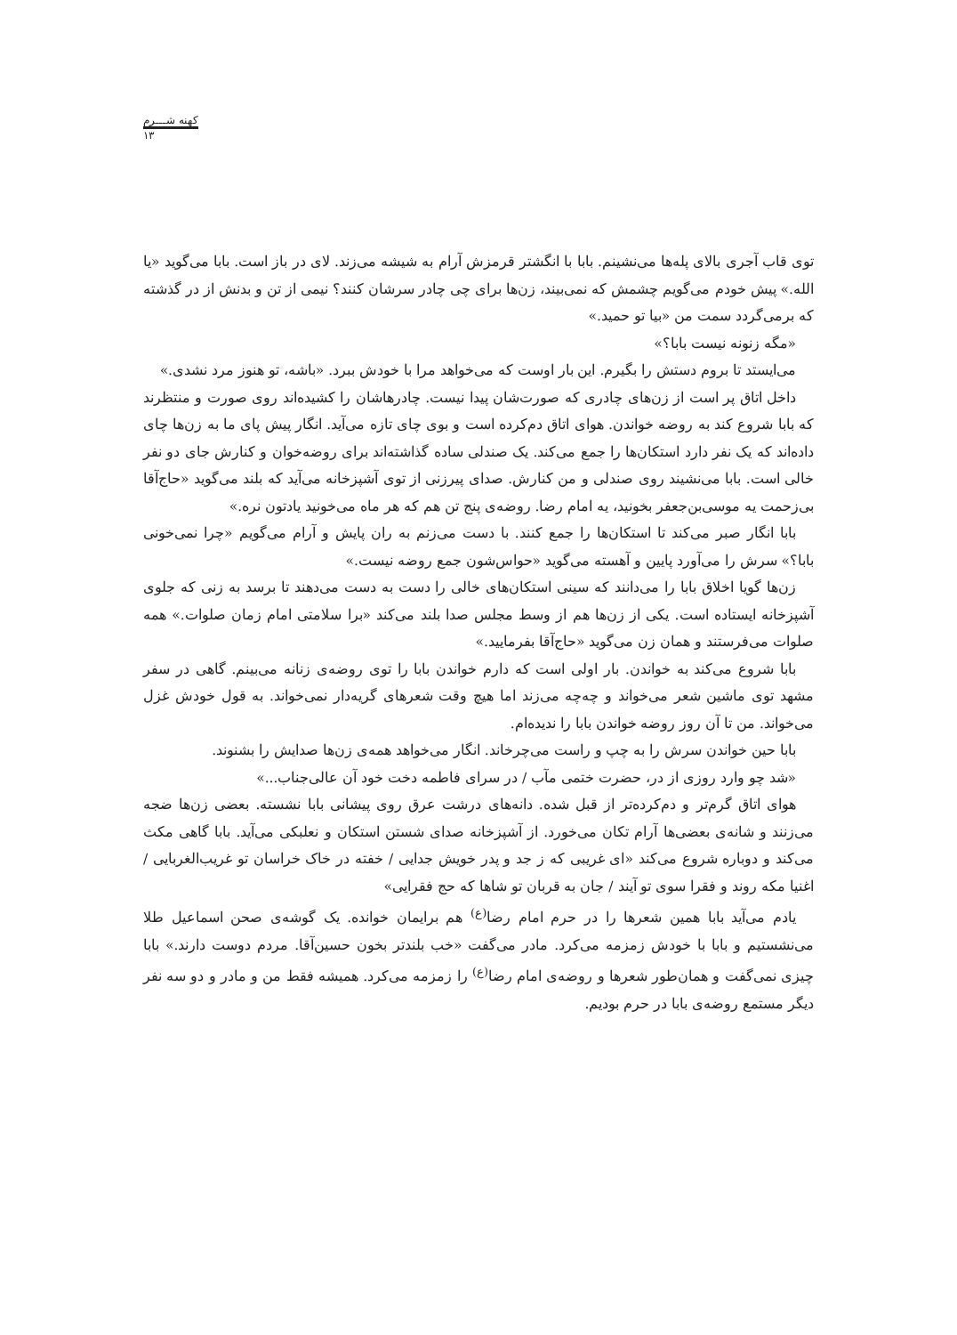کهنه شـــرم
۱۳
توی قاب آجری بالای پله‌ها می‌نشینم. بابا با انگشتر قرمزش آرام به شیشه می‌زند. لای در باز است. بابا می‌گوید «یا الله.» پیش خودم می‌گویم چشمش که نمی‌بیند، زن‌ها برای چی چادر سرشان کنند؟ نیمی از تن و بدنش از در گذشته که برمی‌گردد سمت من «بیا تو حمید.»
«مگه زنونه نیست بابا؟»
می‌ایستد تا بروم دستش را بگیرم. این بار اوست که می‌خواهد مرا با خودش ببرد. «باشه، تو هنوز مرد نشدی.»
داخل اتاق پر است از زن‌های چادری که صورت‌شان پیدا نیست. چادرهاشان را کشیده‌اند روی صورت و منتظرند که بابا شروع کند به روضه خواندن. هوای اتاق دم‌کرده است و بوی چای تازه می‌آید. انگار پیش پای ما به زن‌ها چای داده‌اند که یک نفر دارد استکان‌ها را جمع می‌کند. یک صندلی ساده گذاشته‌اند برای روضه‌خوان و کنارش جای دو نفر خالی است. بابا می‌نشیند روی صندلی و من کنارش. صدای پیرزنی از توی آشپزخانه می‌آید که بلند می‌گوید «حاج‌آقا بی‌زحمت یه موسی‌بن‌جعفر بخونید، یه امام رضا. روضه‌ی پنج تن هم که هر ماه می‌خونید یادتون نره.»
بابا انگار صبر می‌کند تا استکان‌ها را جمع کنند. با دست می‌زنم به ران پایش و آرام می‌گویم «چرا نمی‌خونی بابا؟» سرش را می‌آورد پایین و آهسته می‌گوید «حواس‌شون جمع روضه نیست.»
زن‌ها گویا اخلاق بابا را می‌دانند که سینی استکان‌های خالی را دست به دست می‌دهند تا برسد به زنی که جلوی آشپزخانه ایستاده است. یکی از زن‌ها هم از وسط مجلس صدا بلند می‌کند «برا سلامتی امام زمان صلوات.» همه صلوات می‌فرستند و همان زن می‌گوید «حاج‌آقا بفرمایید.»
بابا شروع می‌کند به خواندن. بار اولی است که دارم خواندن بابا را توی روضه‌ی زنانه می‌بینم. گاهی در سفر مشهد توی ماشین شعر می‌خواند و چه‌چه می‌زند اما هیچ وقت شعرهای گریه‌دار نمی‌خواند. به قول خودش غزل می‌خواند. من تا آن روز روضه خواندن بابا را ندیده‌ام.
بابا حین خواندن سرش را به چپ و راست می‌چرخاند. انگار می‌خواهد همه‌ی زن‌ها صدایش را بشنوند.
«شد چو وارد روزی از در، حضرت ختمی مآب / در سرای فاطمه دخت خود آن عالی‌جناب...»
هوای اتاق گرم‌تر و دم‌کرده‌تر از قبل شده. دانه‌های درشت عرق روی پیشانی بابا نشسته. بعضی زن‌ها ضجه می‌زنند و شانه‌ی بعضی‌ها آرام تکان می‌خورد. از آشپزخانه صدای شستن استکان و نعلبکی می‌آید. بابا گاهی مکث می‌کند و دوباره شروع می‌کند «ای غریبی که ز جد و پدر خویش جدایی / خفته در خاک خراسان تو غریب‌الغربایی / اغنیا مکه روند و فقرا سوی تو آیند / جان به قربان تو شاها که حج فقرایی»
یادم می‌آید بابا همین شعرها را در حرم امام رضا<sup>(ع)</sup> هم برایمان خوانده. یک گوشه‌ی صحن اسماعیل طلا می‌نشستیم و بابا با خودش زمزمه می‌کرد. مادر می‌گفت «خب بلندتر بخون حسین‌آقا. مردم دوست دارند.» بابا چیزی نمی‌گفت و همان‌طور شعرها و روضه‌ی امام رضا<sup>(ع)</sup> را زمزمه می‌کرد. همیشه فقط من و مادر و دو سه نفر دیگر مستمع روضه‌ی بابا در حرم بودیم.